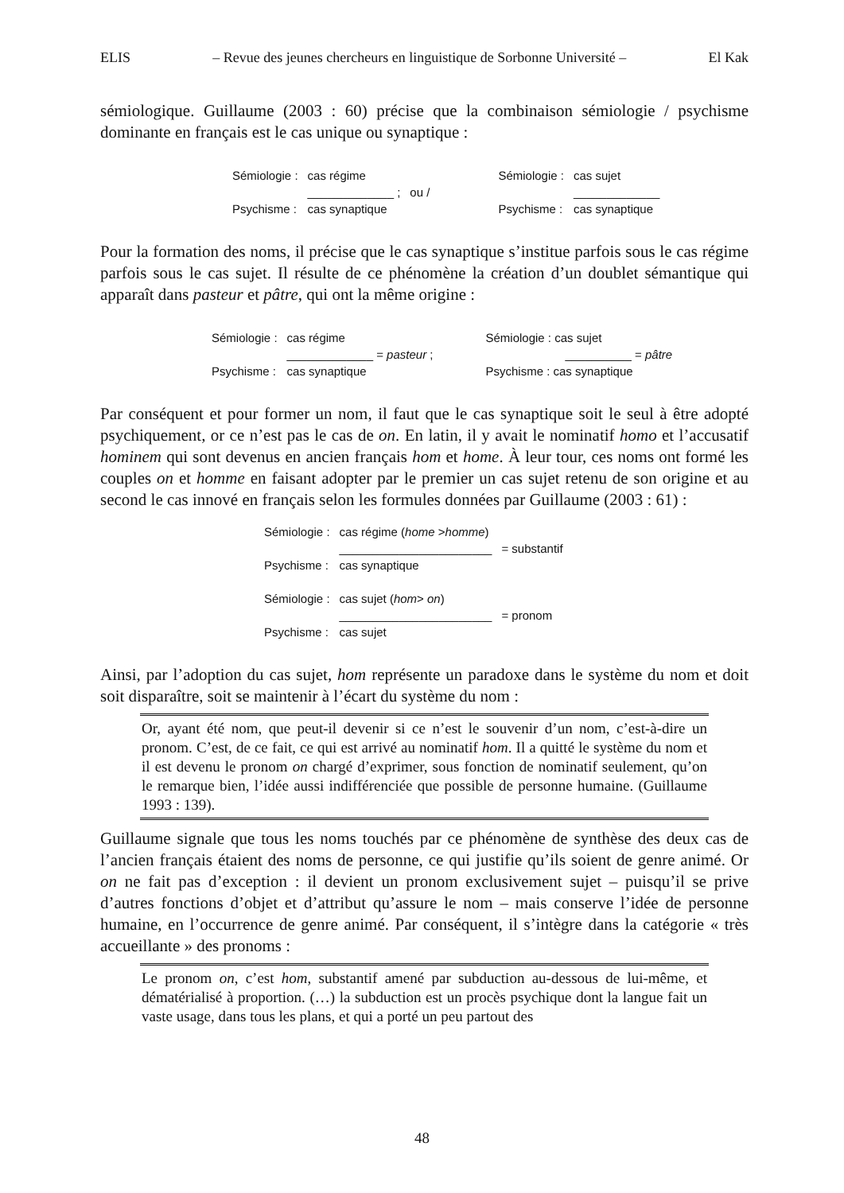ELIS – Revue des jeunes chercheurs en linguistique de Sorbonne Université – El Kak
sémiologique. Guillaume (2003 : 60) précise que la combinaison sémiologie / psychisme dominante en français est le cas unique ou synaptique :
| Sémiologie : | cas régime | | Sémiologie : | cas sujet |
| | _____________ ; | ou / | | _____________ |
| Psychisme : | cas synaptique | | Psychisme : | cas synaptique |
Pour la formation des noms, il précise que le cas synaptique s’institue parfois sous le cas régime parfois sous le cas sujet. Il résulte de ce phénomène la création d’un doublet sémantique qui apparaît dans pasteur et pâtre, qui ont la même origine :
| Sémiologie : | cas régime | Sémiologie : cas sujet |
| | _____________ = pasteur ; | __________ = pâtre |
| Psychisme : | cas synaptique | Psychisme : cas synaptique |
Par conséquent et pour former un nom, il faut que le cas synaptique soit le seul à être adopté psychiquement, or ce n’est pas le cas de on. En latin, il y avait le nominatif homo et l’accusatif hominem qui sont devenus en ancien français hom et home. À leur tour, ces noms ont formé les couples on et homme en faisant adopter par le premier un cas sujet retenu de son origine et au second le cas innové en français selon les formules données par Guillaume (2003 : 61) :
| Sémiologie : | cas régime ( home > homme ) | |
| | _______________________ | = substantif |
| Psychisme : | cas synaptique | |
| Sémiologie : | cas sujet ( hom > on ) | |
| | _______________________ | = pronom |
| Psychisme : | cas sujet | |
Ainsi, par l’adoption du cas sujet, hom représente un paradoxe dans le système du nom et doit soit disparaître, soit se maintenir à l’écart du système du nom :
Or, ayant été nom, que peut-il devenir si ce n’est le souvenir d’un nom, c’est-à-dire un pronom. C’est, de ce fait, ce qui est arrivé au nominatif hom. Il a quitté le système du nom et il est devenu le pronom on chargé d’exprimer, sous fonction de nominatif seulement, qu’on le remarque bien, l’idée aussi indifférenciée que possible de personne humaine. (Guillaume 1993 : 139).
Guillaume signale que tous les noms touchés par ce phénomène de synthèse des deux cas de l’ancien français étaient des noms de personne, ce qui justifie qu’ils soient de genre animé. Or on ne fait pas d’exception : il devient un pronom exclusivement sujet – puisqu’il se prive d’autres fonctions d’objet et d’attribut qu’assure le nom – mais conserve l’idée de personne humaine, en l’occurrence de genre animé. Par conséquent, il s’intègre dans la catégorie « très accueillante » des pronoms :
Le pronom on, c’est hom, substantif amené par subduction au-dessous de lui-même, et dématérialisé à proportion. (…) la subduction est un procès psychique dont la langue fait un vaste usage, dans tous les plans, et qui a porté un peu partout des
48